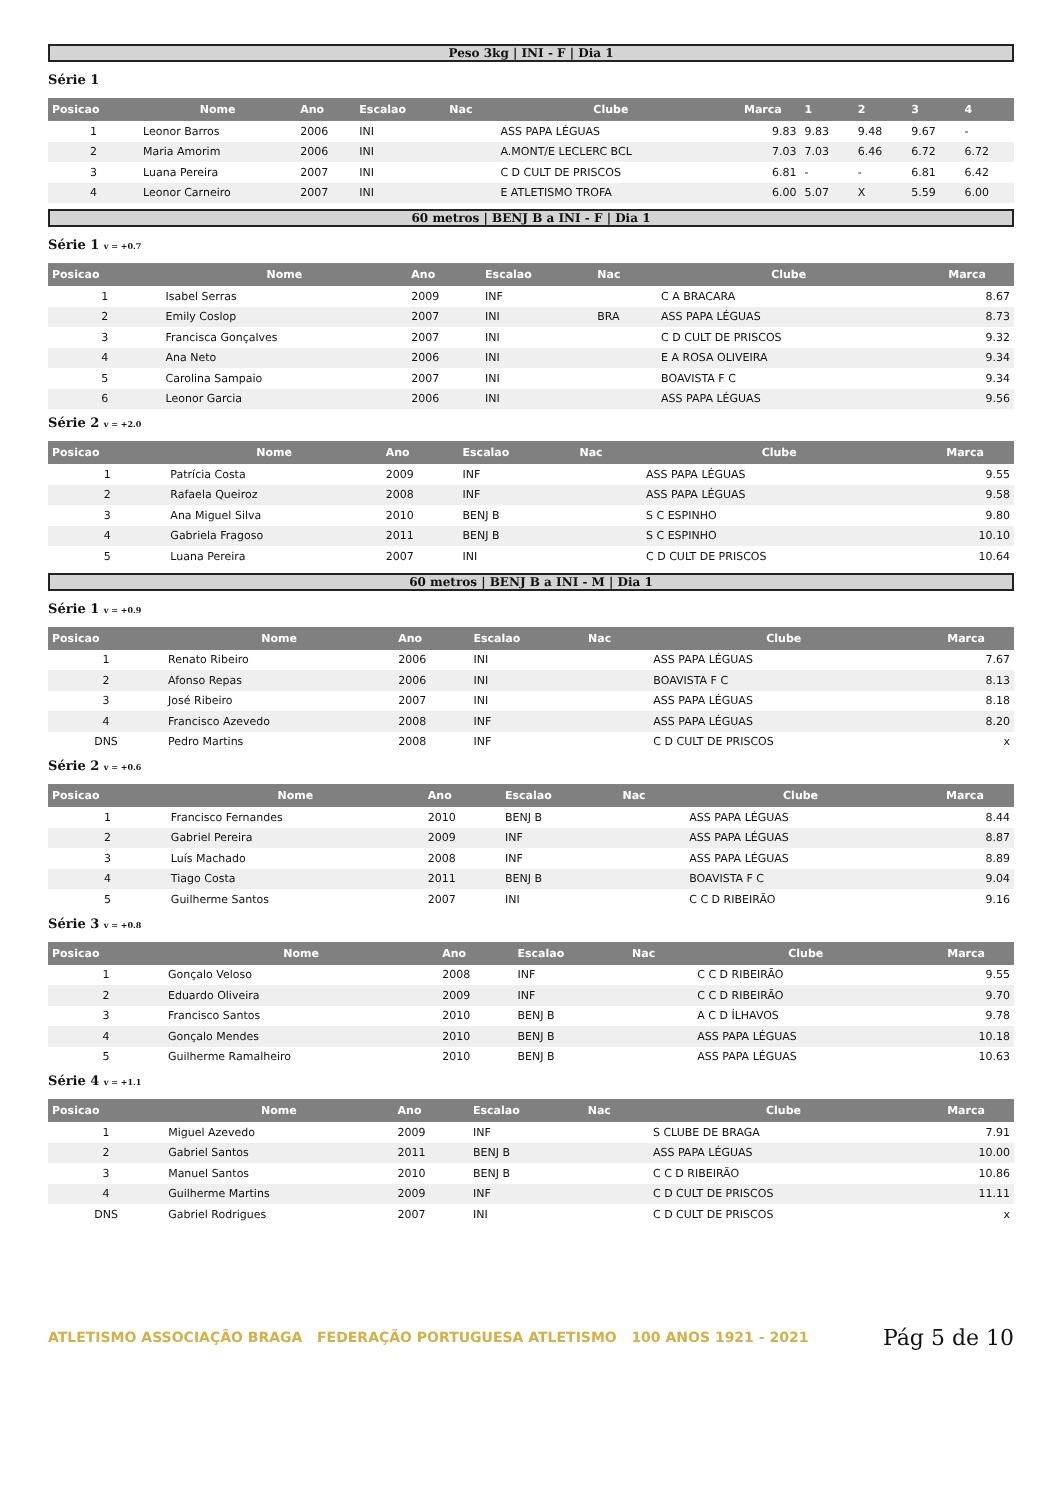Peso 3kg | INI - F | Dia 1
Série 1
| Posicao | Nome | Ano | Escalao | Nac | Clube | Marca | 1 | 2 | 3 | 4 |
| --- | --- | --- | --- | --- | --- | --- | --- | --- | --- | --- |
| 1 | Leonor Barros | 2006 | INI | | ASS PAPA LÉGUAS | 9.83 | 9.83 | 9.48 | 9.67 | - |
| 2 | Maria Amorim | 2006 | INI | | A.MONT/E LECLERC BCL | 7.03 | 7.03 | 6.46 | 6.72 | 6.72 |
| 3 | Luana Pereira | 2007 | INI | | C D CULT DE PRISCOS | 6.81 | - | - | 6.81 | 6.42 |
| 4 | Leonor Carneiro | 2007 | INI | | E ATLETISMO TROFA | 6.00 | 5.07 | X | 5.59 | 6.00 |
60 metros | BENJ B a INI - F | Dia 1
Série 1 v = +0.7
| Posicao | Nome | Ano | Escalao | Nac | Clube | Marca |
| --- | --- | --- | --- | --- | --- | --- |
| 1 | Isabel Serras | 2009 | INF | | C A BRACARA | 8.67 |
| 2 | Emily Coslop | 2007 | INI | BRA | ASS PAPA LÉGUAS | 8.73 |
| 3 | Francisca Gonçalves | 2007 | INI | | C D CULT DE PRISCOS | 9.32 |
| 4 | Ana Neto | 2006 | INI | | E A ROSA OLIVEIRA | 9.34 |
| 5 | Carolina Sampaio | 2007 | INI | | BOAVISTA F C | 9.34 |
| 6 | Leonor Garcia | 2006 | INI | | ASS PAPA LÉGUAS | 9.56 |
Série 2 v = +2.0
| Posicao | Nome | Ano | Escalao | Nac | Clube | Marca |
| --- | --- | --- | --- | --- | --- | --- |
| 1 | Patrícia Costa | 2009 | INF | | ASS PAPA LÉGUAS | 9.55 |
| 2 | Rafaela Queiroz | 2008 | INF | | ASS PAPA LÉGUAS | 9.58 |
| 3 | Ana Miguel Silva | 2010 | BENJ B | | S C ESPINHO | 9.80 |
| 4 | Gabriela Fragoso | 2011 | BENJ B | | S C ESPINHO | 10.10 |
| 5 | Luana Pereira | 2007 | INI | | C D CULT DE PRISCOS | 10.64 |
60 metros | BENJ B a INI - M | Dia 1
Série 1 v = +0.9
| Posicao | Nome | Ano | Escalao | Nac | Clube | Marca |
| --- | --- | --- | --- | --- | --- | --- |
| 1 | Renato Ribeiro | 2006 | INI | | ASS PAPA LÉGUAS | 7.67 |
| 2 | Afonso Repas | 2006 | INI | | BOAVISTA F C | 8.13 |
| 3 | José Ribeiro | 2007 | INI | | ASS PAPA LÉGUAS | 8.18 |
| 4 | Francisco Azevedo | 2008 | INF | | ASS PAPA LÉGUAS | 8.20 |
| DNS | Pedro Martins | 2008 | INF | | C D CULT DE PRISCOS | x |
Série 2 v = +0.6
| Posicao | Nome | Ano | Escalao | Nac | Clube | Marca |
| --- | --- | --- | --- | --- | --- | --- |
| 1 | Francisco Fernandes | 2010 | BENJ B | | ASS PAPA LÉGUAS | 8.44 |
| 2 | Gabriel Pereira | 2009 | INF | | ASS PAPA LÉGUAS | 8.87 |
| 3 | Luís Machado | 2008 | INF | | ASS PAPA LÉGUAS | 8.89 |
| 4 | Tiago Costa | 2011 | BENJ B | | BOAVISTA F C | 9.04 |
| 5 | Guilherme Santos | 2007 | INI | | C C D RIBEIRÃO | 9.16 |
Série 3 v = +0.8
| Posicao | Nome | Ano | Escalao | Nac | Clube | Marca |
| --- | --- | --- | --- | --- | --- | --- |
| 1 | Gonçalo Veloso | 2008 | INF | | C C D RIBEIRÃO | 9.55 |
| 2 | Eduardo Oliveira | 2009 | INF | | C C D RIBEIRÃO | 9.70 |
| 3 | Francisco Santos | 2010 | BENJ B | | A C D ÍLHAVOS | 9.78 |
| 4 | Gonçalo Mendes | 2010 | BENJ B | | ASS PAPA LÉGUAS | 10.18 |
| 5 | Guilherme Ramalheiro | 2010 | BENJ B | | ASS PAPA LÉGUAS | 10.63 |
Série 4 v = +1.1
| Posicao | Nome | Ano | Escalao | Nac | Clube | Marca |
| --- | --- | --- | --- | --- | --- | --- |
| 1 | Miguel Azevedo | 2009 | INF | | S CLUBE DE BRAGA | 7.91 |
| 2 | Gabriel Santos | 2011 | BENJ B | | ASS PAPA LÉGUAS | 10.00 |
| 3 | Manuel Santos | 2010 | BENJ B | | C C D RIBEIRÃO | 10.86 |
| 4 | Guilherme Martins | 2009 | INF | | C D CULT DE PRISCOS | 11.11 |
| DNS | Gabriel Rodrigues | 2007 | INI | | C D CULT DE PRISCOS | x |
ATLETISMO ASSOCIAÇÃO BRAGA FEDERAÇÃO PORTUGUESA ATLETISMO 100 ANOS 1921 - 2021
Pág 5 de 10